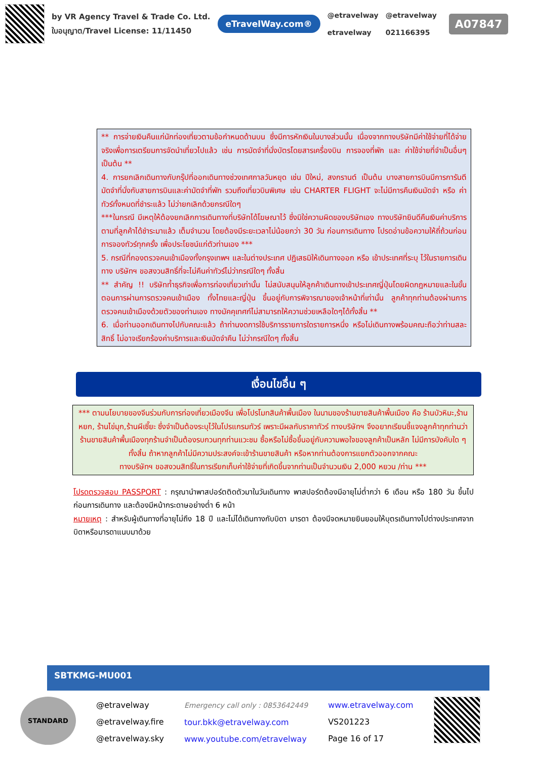by VR Agency Travel & Trade Co. Ltd.
ใบอนุญาต/Travel License: 11/11450
eTravelWay.com®
@etravelway
etravelway
@etravelway
021166395
A07847
** การจ่ายเงินคืนแก่นักท่องเที่ยวตามข้อกำหนดด้านบน ซึ่งมีการหักเงินในบางส่วนนั้น เนื่องจากทางบริษัทมีค่าใช้จ่ายที่ได้จ่ายจริงเพื่อการเตรียมการจัดนำเที่ยวไปแล้ว เช่น การมัดจำที่นั่งบัตรโดยสารเครื่องบิน การจองที่พัก และ ค่าใช้จ่ายที่จำเป็นอื่นๆ เป็นต้น **
4. การยกเลิกเดินทางกับกรุ๊ปที่ออกเดินทางช่วงเทศกาลวันหยุด เช่น ปีใหม่, สงกรานต์ เป็นต้น บางสายการบินมีการการันตีมัดจำที่นั่งกับสายการบินและค่ามัดจำที่พัก รวมถึงเที่ยวบินพิเศษ เช่น CHARTER FLIGHT จะไม่มีการคืนเงินมัดจำ หรือ ค่าทัวร์ทั้งหมดที่ชำระแล้ว ไม่ว่ายกเลิกด้วยกรณีใดๆ
***ในกรณี มีเหตุให้ต้องยกเลิกการเดินทางที่บริษัทได้โฆษณาไว้ ซึ่งมิใช่ความผิดของบริษัทเอง ทางบริษัทยินดีคืนเงินค่าบริการตามที่ลูกค้าได้ชำระมาแล้ว เต็มจำนวน โดยต้องมีระยะเวลาไม่น้อยกว่า 30 วัน ก่อนการเดินทาง โปรดอ่านข้อความให้ถี่ถ้วนก่อนการจองทัวร์ทุกครั้ง เพื่อประโยชน์แก่ตัวท่านเอง ***
5. กรณีที่กองตรวจคนเข้าเมืองทั้งกรุงเทพฯ และในต่างประเทศ ปฏิเสธมิให้เดินทางออก หรือ เข้าประเทศที่ระบุ ไว้ในรายการเดินทาง บริษัทฯ ขอสงวนสิทธิ์ที่จะไม่คืนค่าทัวร์ไม่ว่ากรณีใดๆ ทั้งสิ้น
** สำคัญ !! บริษัทท้ำธุรกิจเพื่อการท่องเที่ยวเท่านั้น ไม่สนับสนุนให้ลูกค้าเดินทางเข้าประเทศญี่ปุ่นโดยผิดกฎหมายและในขั้นตอนการผ่านการตรวจคนเข้าเมือง ทั้งไทยและญี่ปุ่น ขึ้นอยู่กับการพิจารณาของเจ้าหน้าที่เท่านั้น ลูกค้าทุกท่านต้องผ่านการตรวจคนเข้าเมืองด้วยตัวของท่านเอง ทางมัคคุเทศก์ไม่สามารถให้ความช่วยเหลือใดๆได้ทั้งสิ้น **
6. เมื่อท่านออกเดินทางไปกับคณะแล้ว ถ้าท่านงดการใช้บริการรายการใดรายการหนึ่ง หรือไม่เดินทางพร้อมคณะถือว่าท่านสละสิทธิ์ ไม่อาจเรียกร้องค่าบริการและเงินมัดจำคืน ไม่ว่ากรณีใดๆ ทั้งสิ้น
เงื่อนไขอื่น ๆ
*** ตามนโยบายของจีนร่วมกับการท่องเที่ยวเมืองจีน เพื่อโปรโมทสินค้าพื้นเมือง ในนามของร้านขายสินค้าพื้นเมือง คือ ร้านบัวหิมะ,ร้านหยก, ร้านไข่มุก,ร้านผีเซี๊ยะ ซึ่งจำเป็นต้องระบุไว้ในโปรแกรมทัวร์ เพราะมีผลกับราคาทัวร์ ทางบริษัทฯ จึงอยากเรียนชี้แจงลูกค้าทุกท่านว่า ร้านขายสินค้าพื้นเมืองทุกร้านจำเป็นต้องรบกวนทุกท่านแวะชม ซื้อหรือไม่ซื้อขึ้นอยู่กับความพอใจของลูกค้าเป็นหลัก ไม่มีการบังคับใด ๆ ทั้งสิ้น ถ้าหากลูกค้าไม่มีความประสงค์จะเข้าร้านขายสินค้า หรือหากท่านต้องการแยกตัวออกจากคณะ
ทางบริษัทฯ ขอสงวนสิทธิ์ในการเรียกเก็บค่าใช้จ่ายที่เกิดขึ้นจากท่านเป็นจำนวนเงิน 2,000 หยวน /ท่าน ***
โปรดตรวจสอบ PASSPORT : กรุณานำพาสปอร์ตติดตัวมาในวันเดินทาง พาสปอร์ตต้องมีอายุไม่ต่ำกว่า 6 เดือน หรือ 180 วัน ขึ้นไปก่อนการเดินทาง และต้องมีหน้ากระดาษอย่างต่ำ 6 หน้า
หมายเหตุ : สำหรับผู้เดินทางที่อายุไม่ถึง 18 ปี และไม่ได้เดินทางกับบิดา มารดา ต้องมีจดหมายยินยอมให้บุตรเดินทางไปต่างประเทศจากบิดาหรือมารดาแนบมาด้วย
SBTKMG-MU001
STANDARD
@etravelway
@etravelway.fire
@etravelway.sky
Emergency call only : 0853642449
tour.bkk@etravelway.com
www.youtube.com/etravelway
www.etravelway.com
VS201223
Page 16 of 17